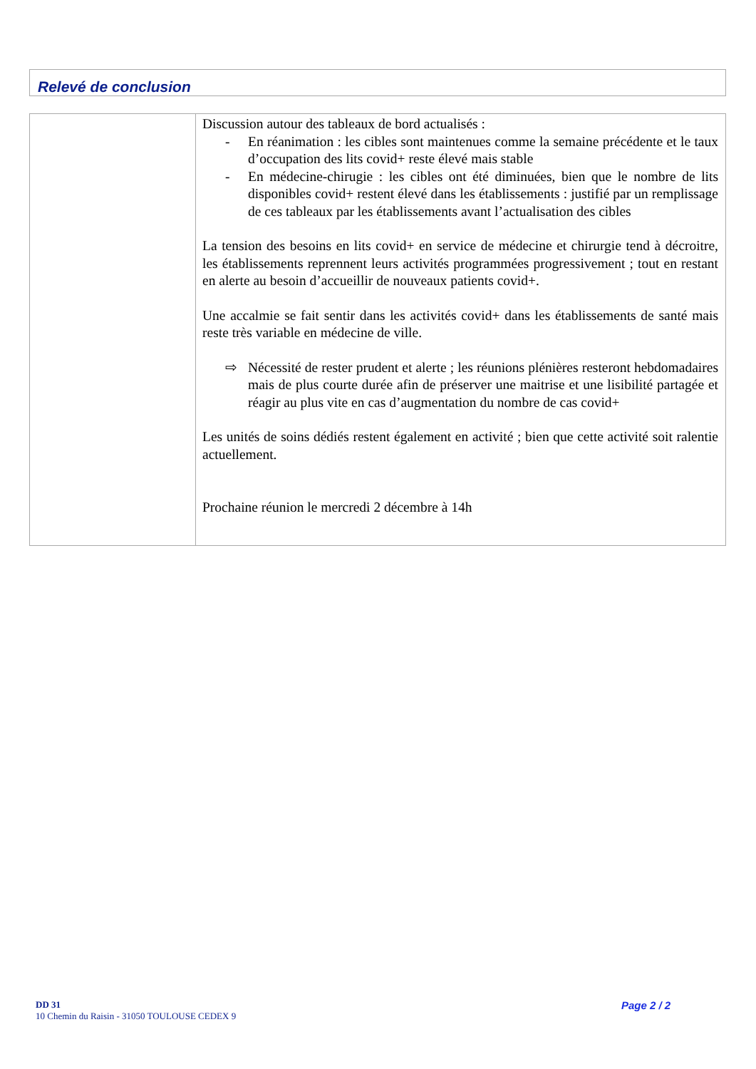Relevé de conclusion
| | Discussion autour des tableaux de bord actualisés : - En réanimation : les cibles sont maintenues comme la semaine précédente et le taux d’occupation des lits covid+ reste élevé mais stable - En médecine-chirugie : les cibles ont été diminuées, bien que le nombre de lits disponibles covid+ restent élevé dans les établissements : justifié par un remplissage de ces tableaux par les établissements avant l’actualisation des cibles La tension des besoins en lits covid+ en service de médecine et chirurgie tend à décroitre, les établissements reprennent leurs activités programmées progressivement ; tout en restant en alerte au besoin d’accueillir de nouveaux patients covid+. Une accalmie se fait sentir dans les activités covid+ dans les établissements de santé mais reste très variable en médecine de ville. ⇨ Nécessité de rester prudent et alerte ; les réunions plénières resteront hebdomadaires mais de plus courte durée afin de préserver une maitrise et une lisibilité partagée et réagir au plus vite en cas d’augmentation du nombre de cas covid+ Les unités de soins dédiés restent également en activité ; bien que cette activité soit ralentie actuellement. Prochaine réunion le mercredi 2 décembre à 14h |
DD 31
10 Chemin du Raisin - 31050 TOULOUSE CEDEX 9
Page 2 / 2